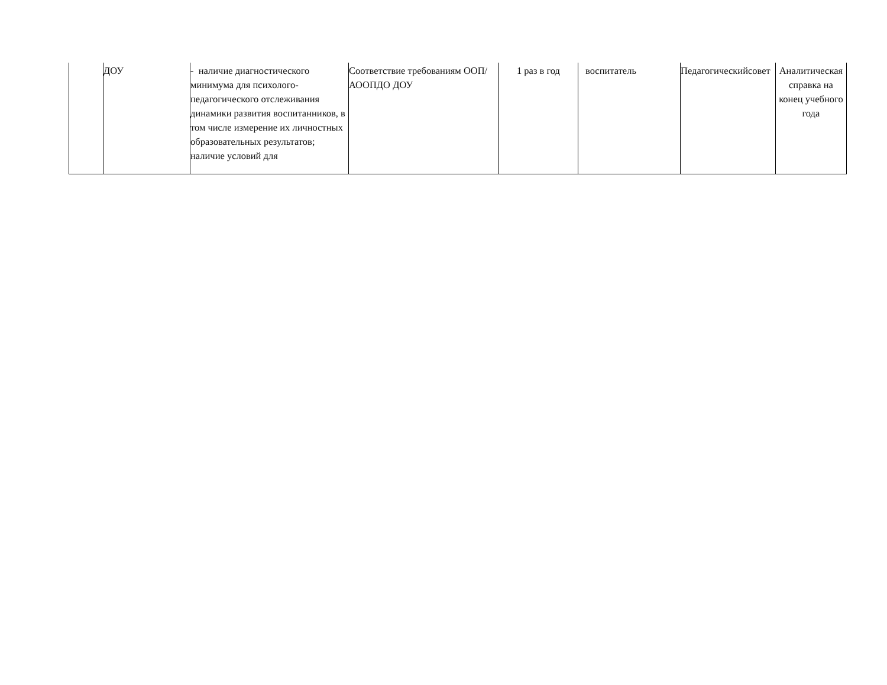| | ДОУ | - наличие диагностического минимума для психолого-педагогического отслеживания динамики развития воспитанников, в том числе измерение их личностных образовательных результатов; наличие условий для | Соответствие требованиям ООП/АООПДО ДОУ | 1 раз в год | воспитатель | Педагогическийсовет | Аналитическая справка на конец учебного года |